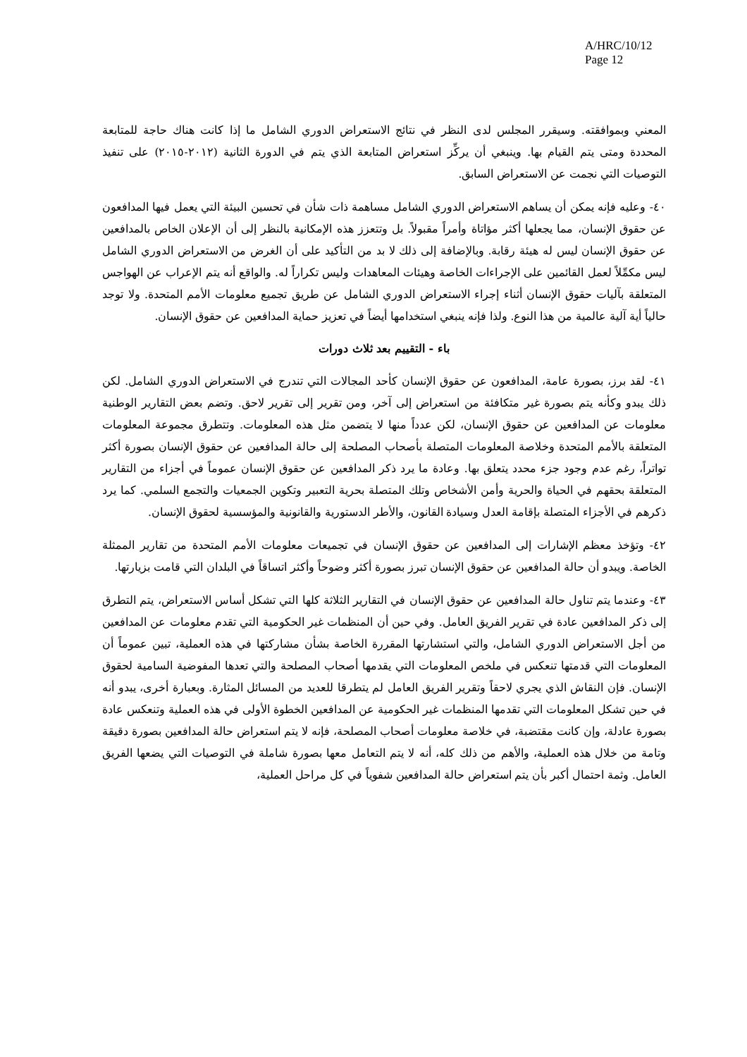A/HRC/10/12
Page 12
المعني وبموافقته. وسيقرر المجلس لدى النظر في نتائج الاستعراض الدوري الشامل ما إذا كانت هناك حاجة للمتابعة المحددة ومتى يتم القيام بها. وينبغي أن يركِّز استعراض المتابعة الذي يتم في الدورة الثانية (٢٠١٢-٢٠١٥) على تنفيذ التوصيات التي نجمت عن الاستعراض السابق.
٤٠- وعليه فإنه يمكن أن يساهم الاستعراض الدوري الشامل مساهمة ذات شأن في تحسين البيئة التي يعمل فيها المدافعون عن حقوق الإنسان، مما يجعلها أكثر مؤاتاة وأمراً مقبولاً. بل وتتعزز هذه الإمكانية بالنظر إلى أن الإعلان الخاص بالمدافعين عن حقوق الإنسان ليس له هيئة رقابة. وبالإضافة إلى ذلك لا بد من التأكيد على أن الغرض من الاستعراض الدوري الشامل ليس مكمِّلاً لعمل القائمين على الإجراءات الخاصة وهيئات المعاهدات وليس تكراراً له. والواقع أنه يتم الإعراب عن الهواجس المتعلقة بآليات حقوق الإنسان أثناء إجراء الاستعراض الدوري الشامل عن طريق تجميع معلومات الأمم المتحدة. ولا توجد حالياً أية آلية عالمية من هذا النوع. ولذا فإنه ينبغي استخدامها أيضاً في تعزيز حماية المدافعين عن حقوق الإنسان.
باء - التقييم بعد ثلاث دورات
٤١- لقد برز، بصورة عامة، المدافعون عن حقوق الإنسان كأحد المجالات التي تندرج في الاستعراض الدوري الشامل. لكن ذلك يبدو وكأنه يتم بصورة غير متكافئة من استعراض إلى آخر، ومن تقرير إلى تقرير لاحق. وتضم بعض التقارير الوطنية معلومات عن المدافعين عن حقوق الإنسان، لكن عدداً منها لا يتضمن مثل هذه المعلومات. وتتطرق مجموعة المعلومات المتعلقة بالأمم المتحدة وخلاصة المعلومات المتصلة بأصحاب المصلحة إلى حالة المدافعين عن حقوق الإنسان بصورة أكثر تواتراً، رغم عدم وجود جزء محدد يتعلق بها. وعادة ما يرد ذكر المدافعين عن حقوق الإنسان عموماً في أجزاء من التقارير المتعلقة بحقهم في الحياة والحرية وأمن الأشخاص وتلك المتصلة بحرية التعبير وتكوين الجمعيات والتجمع السلمي. كما يرد ذكرهم في الأجزاء المتصلة بإقامة العدل وسيادة القانون، والأطر الدستورية والقانونية والمؤسسية لحقوق الإنسان.
٤٢- وتؤخذ معظم الإشارات إلى المدافعين عن حقوق الإنسان في تجميعات معلومات الأمم المتحدة من تقارير الممثلة الخاصة. ويبدو أن حالة المدافعين عن حقوق الإنسان تبرز بصورة أكثر وضوحاً وأكثر اتساقاً في البلدان التي قامت بزيارتها.
٤٣- وعندما يتم تناول حالة المدافعين عن حقوق الإنسان في التقارير الثلاثة كلها التي تشكل أساس الاستعراض، يتم التطرق إلى ذكر المدافعين عادة في تقرير الفريق العامل. وفي حين أن المنظمات غير الحكومية التي تقدم معلومات عن المدافعين من أجل الاستعراض الدوري الشامل، والتي استشارتها المقررة الخاصة بشأن مشاركتها في هذه العملية، تبين عموماً أن المعلومات التي قدمتها تنعكس في ملخص المعلومات التي يقدمها أصحاب المصلحة والتي تعدها المفوضية السامية لحقوق الإنسان. فإن النقاش الذي يجري لاحقاً وتقرير الفريق العامل لم يتطرقا للعديد من المسائل المثارة. وبعبارة أخرى، يبدو أنه في حين تشكل المعلومات التي تقدمها المنظمات غير الحكومية عن المدافعين الخطوة الأولى في هذه العملية وتنعكس عادة بصورة عادلة، وإن كانت مقتضبة، في خلاصة معلومات أصحاب المصلحة، فإنه لا يتم استعراض حالة المدافعين بصورة دقيقة وتامة من خلال هذه العملية، والأهم من ذلك كله، أنه لا يتم التعامل معها بصورة شاملة في التوصيات التي يضعها الفريق العامل. وثمة احتمال أكبر بأن يتم استعراض حالة المدافعين شفوياً في كل مراحل العملية،